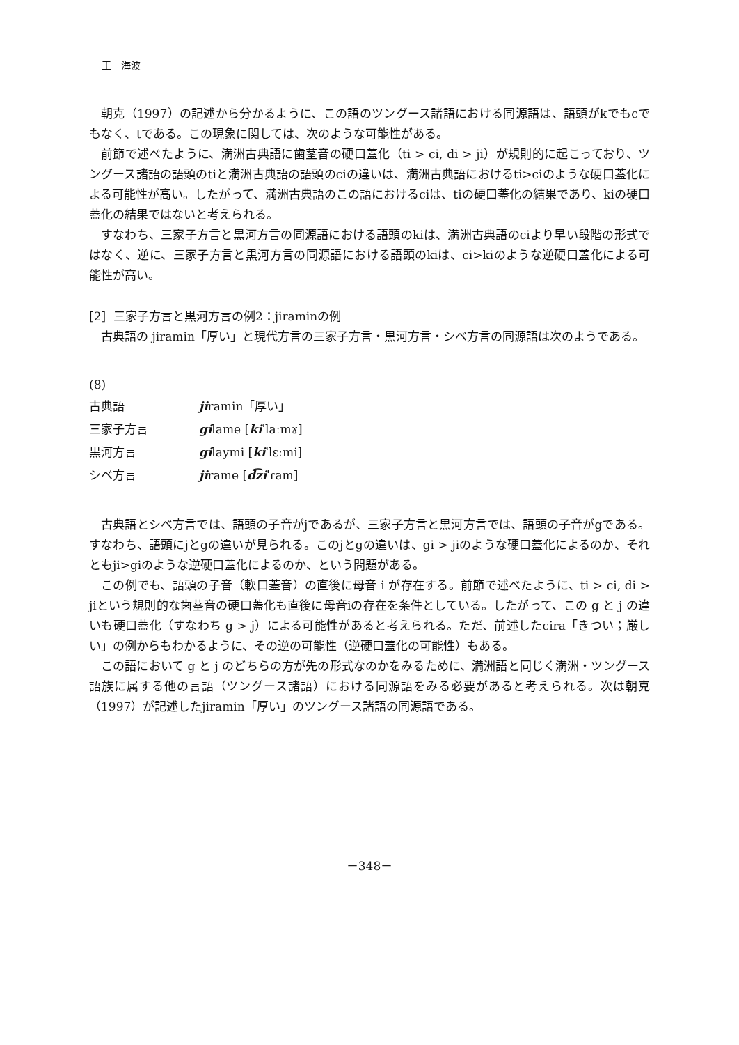王　海波
朝克（1997）の記述から分かるように、この語のツングース諸語における同源語は、語頭がkでもcでもなく、tである。この現象に関しては、次のような可能性がある。
前節で述べたように、満洲古典語に歯茎音の硬口蓋化（ti > ci, di > ji）が規則的に起こっており、ツングース諸語の語頭のtiと満洲古典語の語頭のciの違いは、満洲古典語におけるti>ciのような硬口蓋化による可能性が高い。したがって、満洲古典語のこの語におけるciは、tiの硬口蓋化の結果であり、kiの硬口蓋化の結果ではないと考えられる。
すなわち、三家子方言と黒河方言の同源語における語頭のkiは、満洲古典語のciより早い段階の形式ではなく、逆に、三家子方言と黒河方言の同源語における語頭のkiは、ci>kiのような逆硬口蓋化による可能性が高い。
[2] 三家子方言と黒河方言の例2：jiraminの例
古典語の jiramin「厚い」と現代方言の三家子方言・黒河方言・シベ方言の同源語は次のようである。
(8)
| 古典語 | ji ramin「厚い」 |
| 三家子方言 | gi lame [ ki ˈlaːmɤ] |
| 黒河方言 | gi laymi [ ki ˈlɛːmi] |
| シベ方言 | ji rame [ d͡zi ˈɾam] |
古典語とシベ方言では、語頭の子音がjであるが、三家子方言と黒河方言では、語頭の子音がgである。すなわち、語頭にjとgの違いが見られる。このjとgの違いは、gi > jiのような硬口蓋化によるのか、それともji>giのような逆硬口蓋化によるのか、という問題がある。
この例でも、語頭の子音（軟口蓋音）の直後に母音 i が存在する。前節で述べたように、ti > ci, di > jiという規則的な歯茎音の硬口蓋化も直後に母音iの存在を条件としている。したがって、この g と j の違いも硬口蓋化（すなわち g > j）による可能性があると考えられる。ただ、前述したcira「きつい；厳しい」の例からもわかるように、その逆の可能性（逆硬口蓋化の可能性）もある。
この語において g と j のどちらの方が先の形式なのかをみるために、満洲語と同じく満洲・ツングース語族に属する他の言語（ツングース諸語）における同源語をみる必要があると考えられる。次は朝克（1997）が記述したjiramin「厚い」のツングース諸語の同源語である。
－348－